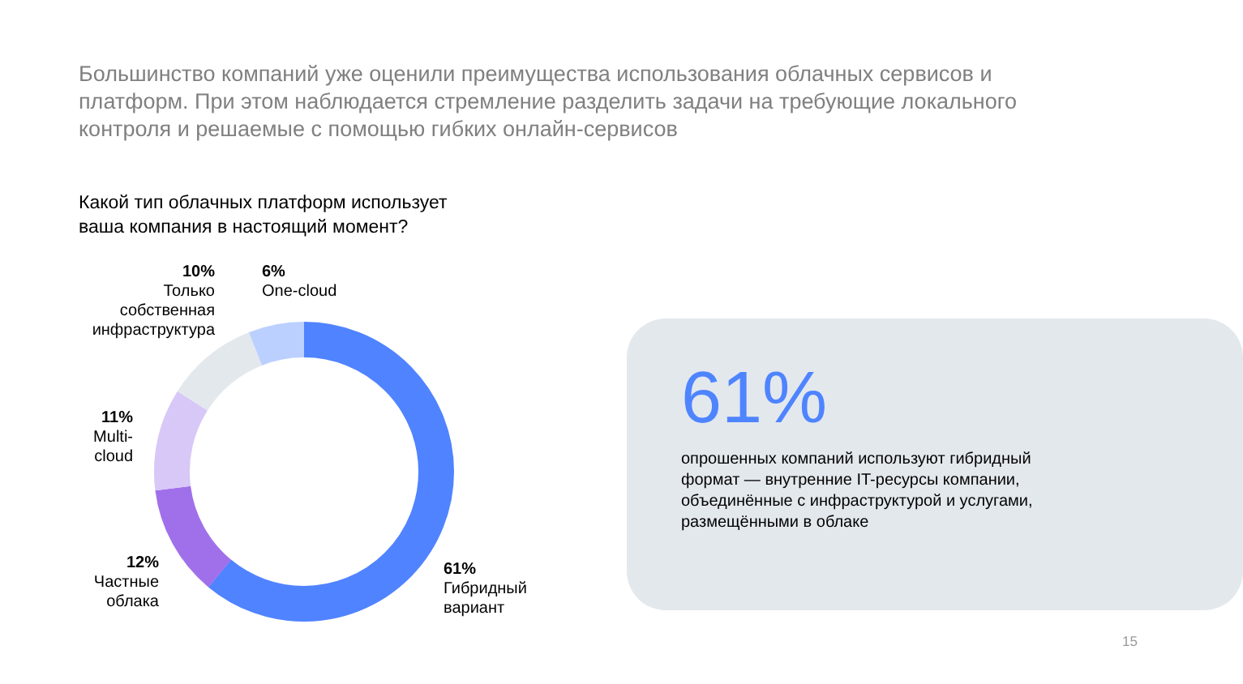Большинство компаний уже оценили преимущества использования облачных сервисов и платформ. При этом наблюдается стремление разделить задачи на требующие локального контроля и решаемые с помощью гибких онлайн-сервисов
Какой тип облачных платформ использует
ваша компания в настоящий момент?
10%
Только собственная инфраструктура
6%
One-cloud
11%
Multi-
cloud
12%
Частные облака
61%
Гибридный
вариант
61%
опрошенных компаний используют гибридный формат — внутренние IT-ресурсы компании, объединённые с инфраструктурой и услугами, размещёнными в облаке
15